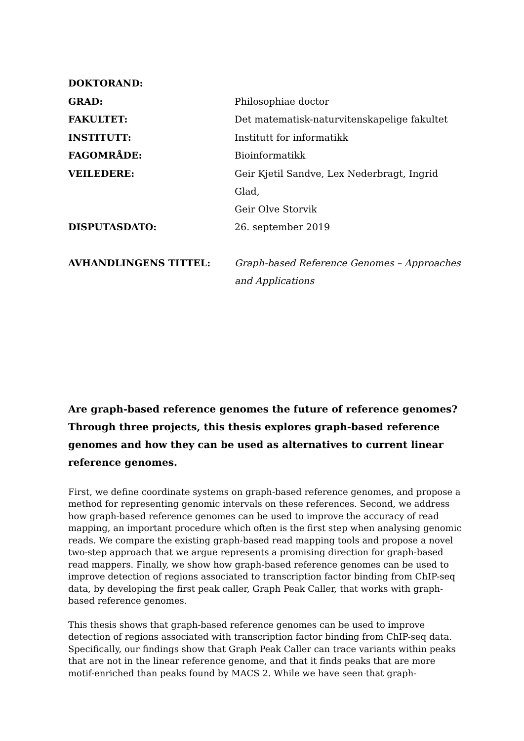| DOKTORAND: | |
| GRAD: | Philosophiae doctor |
| FAKULTET: | Det matematisk-naturvitenskapelige fakultet |
| INSTITUTT: | Institutt for informatikk |
| FAGOMRÅDE: | Bioinformatikk |
| VEILEDERE: | Geir Kjetil Sandve, Lex Nederbragt, Ingrid Glad, Geir Olve Storvik |
| DISPUTASDATO: | 26. september 2019 |
| AVHANDLINGENS TITTEL: | Graph-based Reference Genomes – Approaches and Applications |
Are graph-based reference genomes the future of reference genomes? Through three projects, this thesis explores graph-based reference genomes and how they can be used as alternatives to current linear reference genomes.
First, we define coordinate systems on graph-based reference genomes, and propose a
method for representing genomic intervals on these references. Second, we address how graph-based reference genomes can be used to improve the accuracy of read mapping, an important procedure which often is the first step when analysing genomic reads. We compare the existing graph-based read mapping tools and propose a novel two-step approach that we argue represents a promising direction for graph-based read mappers. Finally, we show how graph-based reference genomes can be used to improve detection of regions associated to transcription factor binding from ChIP-seq data, by developing the first peak caller, Graph Peak Caller, that works with graph-based reference genomes.
This thesis shows that graph-based reference genomes can be used to improve detection of regions associated with transcription factor binding from ChIP-seq data. Specifically, our findings show that Graph Peak Caller can trace variants within peaks that are not in the linear reference genome, and that it finds peaks that are more motif-enriched than peaks found by MACS 2. While we have seen that graph-